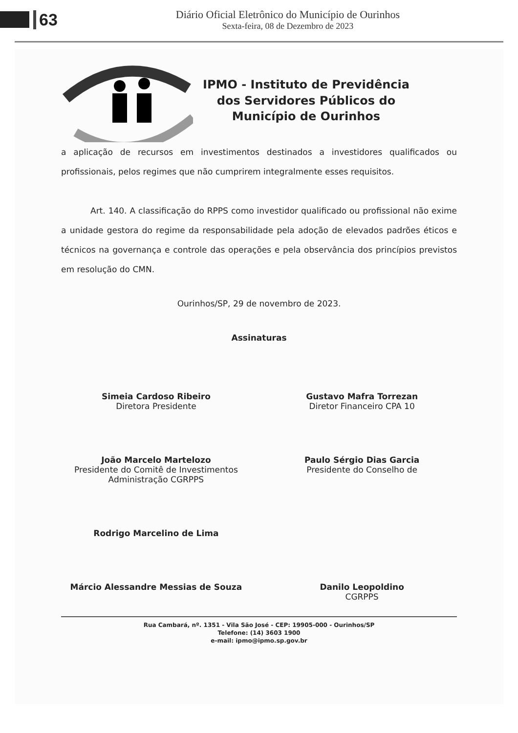63
Diário Oficial Eletrônico do Município de Ourinhos
Sexta-feira, 08 de Dezembro de 2023
IPMO - Instituto de Previdência
dos Servidores Públicos do
Município de Ourinhos
a aplicação de recursos em investimentos destinados a investidores qualificados ou profissionais, pelos regimes que não cumprirem integralmente esses requisitos.
Art. 140. A classificação do RPPS como investidor qualificado ou profissional não exime a unidade gestora do regime da responsabilidade pela adoção de elevados padrões éticos e técnicos na governança e controle das operações e pela observância dos princípios previstos em resolução do CMN.
Ourinhos/SP, 29 de novembro de 2023.
Assinaturas
Simeia Cardoso Ribeiro
Diretora Presidente
Gustavo Mafra Torrezan
Diretor Financeiro CPA 10
João Marcelo Martelozo
Presidente do Comitê de Investimentos
Administração CGRPPS
Paulo Sérgio Dias Garcia
Presidente do Conselho de
Rodrigo Marcelino de Lima
Márcio Alessandre Messias de Souza
Danilo Leopoldino
CGRPPS
Rua Cambará, nº. 1351 - Vila São José - CEP: 19905-000 - Ourinhos/SP
Telefone: (14) 3603 1900
e-mail: ipmo@ipmo.sp.gov.br